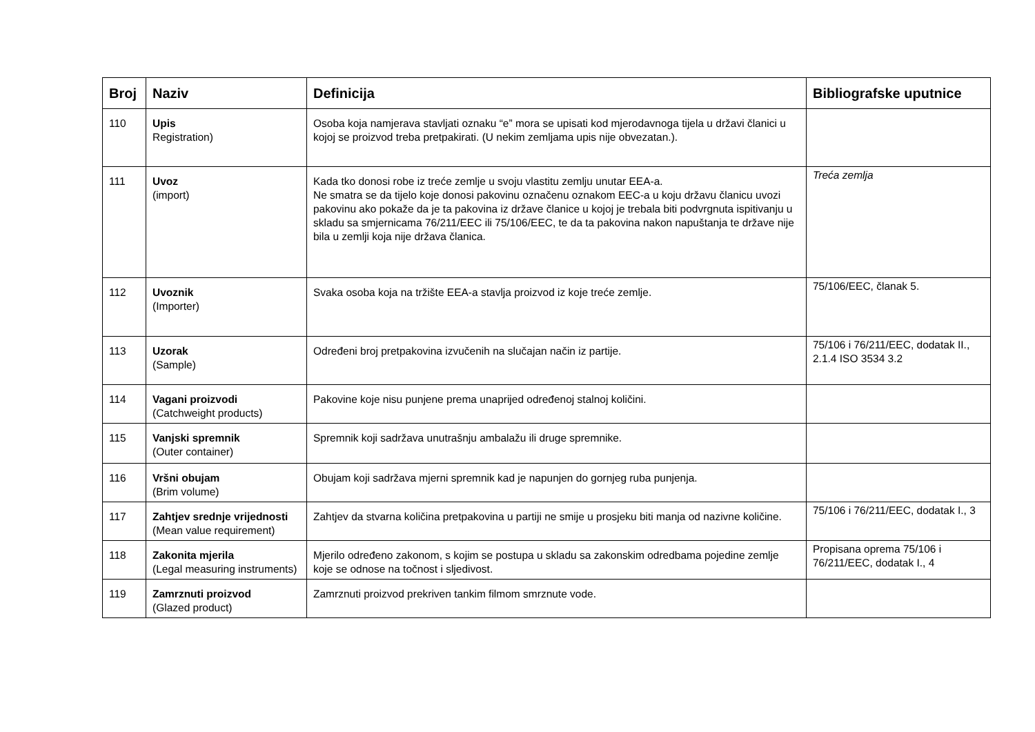| Broj | Naziv | Definicija | Bibliografske uputnice |
| --- | --- | --- | --- |
| 110 | Upis Registration) | Osoba koja namjerava stavljati oznaku “e” mora se upisati kod mjerodavnoga tijela u državi članici u kojoj se proizvod treba pretpakirati. (U nekim zemljama upis nije obvezatan.). | |
| 111 | Uvoz (import) | Kada tko donosi robe iz treće zemlje u svoju vlastitu zemlju unutar EEA-a. Ne smatra se da tijelo koje donosi pakovinu označenu oznakom EEC-a u koju državu članicu uvozi pakovinu ako pokaže da je ta pakovina iz države članice u kojoj je trebala biti podvrgnuta ispitivanju u skladu sa smjernicama 76/211/EEC ili 75/106/EEC, te da ta pakovina nakon napuštanja te države nije bila u zemlji koja nije država članica. | Treća zemlja |
| 112 | Uvoznik (Importer) | Svaka osoba koja na tržište EEA-a stavlja proizvod iz koje treće zemlje. | 75/106/EEC, članak 5. |
| 113 | Uzorak (Sample) | Određeni broj pretpakovina izvučenih na slučajan način iz partije. | 75/106 i 76/211/EEC, dodatak II., 2.1.4 ISO 3534 3.2 |
| 114 | Vagani proizvodi (Catchweight products) | Pakovine koje nisu punjene prema unaprijed određenoj stalnoj količini. | |
| 115 | Vanjski spremnik (Outer container) | Spremnik koji sadržava unutrašnju ambalažu ili druge spremnike. | |
| 116 | Vršni obujam (Brim volume) | Obujam koji sadržava mjerni spremnik kad je napunjen do gornjeg ruba punjenja. | |
| 117 | Zahtjev srednje vrijednosti (Mean value requirement) | Zahtjev da stvarna količina pretpakovina u partiji ne smije u prosjeku biti manja od nazivne količine. | 75/106 i 76/211/EEC, dodatak I., 3 |
| 118 | Zakonita mjerila (Legal measuring instruments) | Mjerilo određeno zakonom, s kojim se postupa u skladu sa zakonskim odredbama pojedine zemlje koje se odnose na točnost i sljedivost. | Propisana oprema 75/106 i 76/211/EEC, dodatak I., 4 |
| 119 | Zamrznuti proizvod (Glazed product) | Zamrznuti proizvod prekriven tankim filmom smrznute vode. | |